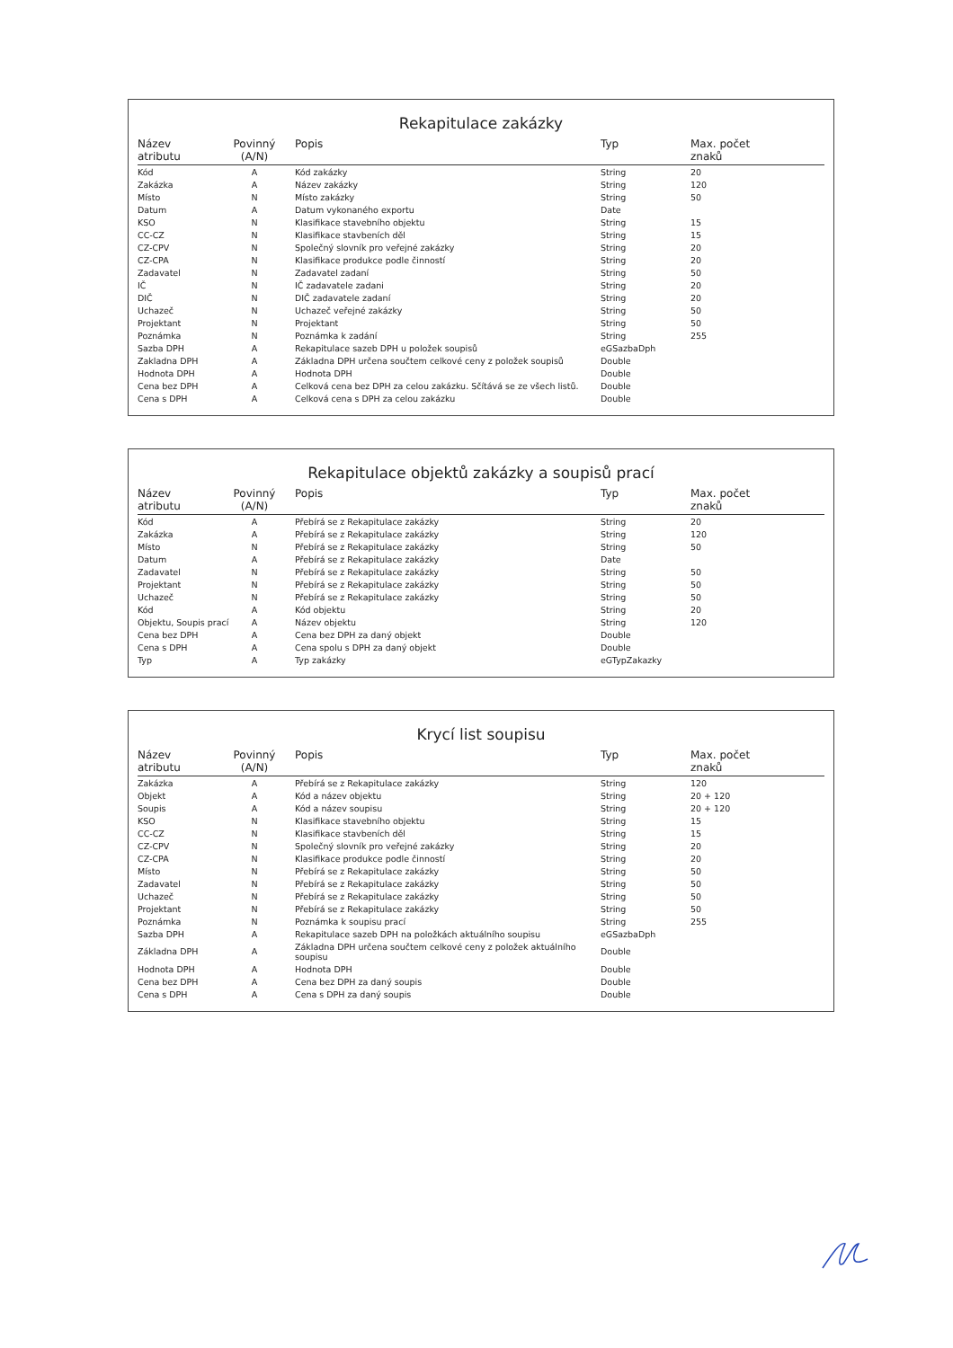Rekapitulace zakázky
| Název atributu | Povinný (A/N) | Popis | Typ | Max. počet znaků |
| --- | --- | --- | --- | --- |
| Kód | A | Kód zakázky | String | 20 |
| Zakázka | A | Název zakázky | String | 120 |
| Místo | N | Místo zakázky | String | 50 |
| Datum | A | Datum vykonaného exportu | Date | |
| KSO | N | Klasifikace stavebního objektu | String | 15 |
| CC-CZ | N | Klasifikace stavbeních děl | String | 15 |
| CZ-CPV | N | Společný slovník pro veřejné zakázky | String | 20 |
| CZ-CPA | N | Klasifikace produkce podle činností | String | 20 |
| Zadavatel | N | Zadavatel zadaní | String | 50 |
| IČ | N | IČ zadavatele zadani | String | 20 |
| DIČ | N | DIČ zadavatele zadaní | String | 20 |
| Uchazeč | N | Uchazeč veřejné zakázky | String | 50 |
| Projektant | N | Projektant | String | 50 |
| Poznámka | N | Poznámka k zadání | String | 255 |
| Sazba DPH | A | Rekapitulace sazeb DPH u položek soupisů | eGSazbaDph | |
| Zakladna DPH | A | Základna DPH určena součtem celkové ceny z položek soupisů | Double | |
| Hodnota DPH | A | Hodnota DPH | Double | |
| Cena bez DPH | A | Celková cena bez DPH za celou zakázku. Sčítává se ze všech listů. | Double | |
| Cena s DPH | A | Celková cena s DPH za celou zakázku | Double | |
Rekapitulace objektů zakázky a soupisů prací
| Název atributu | Povinný (A/N) | Popis | Typ | Max. počet znaků |
| --- | --- | --- | --- | --- |
| Kód | A | Přebírá se z Rekapitulace zakázky | String | 20 |
| Zakázka | A | Přebírá se z Rekapitulace zakázky | String | 120 |
| Místo | N | Přebírá se z Rekapitulace zakázky | String | 50 |
| Datum | A | Přebírá se z Rekapitulace zakázky | Date | |
| Zadavatel | N | Přebírá se z Rekapitulace zakázky | String | 50 |
| Projektant | N | Přebírá se z Rekapitulace zakázky | String | 50 |
| Uchazeč | N | Přebírá se z Rekapitulace zakázky | String | 50 |
| Kód | A | Kód objektu | String | 20 |
| Objektu, Soupis prací | A | Název objektu | String | 120 |
| Cena bez DPH | A | Cena bez DPH za daný objekt | Double | |
| Cena s DPH | A | Cena spolu s DPH za daný objekt | Double | |
| Typ | A | Typ zakázky | eGTypZakazky | |
Krycí list soupisu
| Název atributu | Povinný (A/N) | Popis | Typ | Max. počet znaků |
| --- | --- | --- | --- | --- |
| Zakázka | A | Přebírá se z Rekapitulace zakázky | String | 120 |
| Objekt | A | Kód a název objektu | String | 20 + 120 |
| Soupis | A | Kód a název soupisu | String | 20 + 120 |
| KSO | N | Klasifikace stavebního objektu | String | 15 |
| CC-CZ | N | Klasifikace stavbeních děl | String | 15 |
| CZ-CPV | N | Společný slovník pro veřejné zakázky | String | 20 |
| CZ-CPA | N | Klasifikace produkce podle činností | String | 20 |
| Místo | N | Přebírá se z Rekapitulace zakázky | String | 50 |
| Zadavatel | N | Přebírá se z Rekapitulace zakázky | String | 50 |
| Uchazeč | N | Přebírá se z Rekapitulace zakázky | String | 50 |
| Projektant | N | Přebírá se z Rekapitulace zakázky | String | 50 |
| Poznámka | N | Poznámka k soupisu prací | String | 255 |
| Sazba DPH | A | Rekapitulace sazeb DPH na položkách aktuálního soupisu | eGSazbaDph | |
| Základna DPH | A | Základna DPH určena součtem celkové ceny z položek aktuálního soupisu | Double | |
| Hodnota DPH | A | Hodnota DPH | Double | |
| Cena bez DPH | A | Cena bez DPH za daný soupis | Double | |
| Cena s DPH | A | Cena s DPH za daný soupis | Double | |